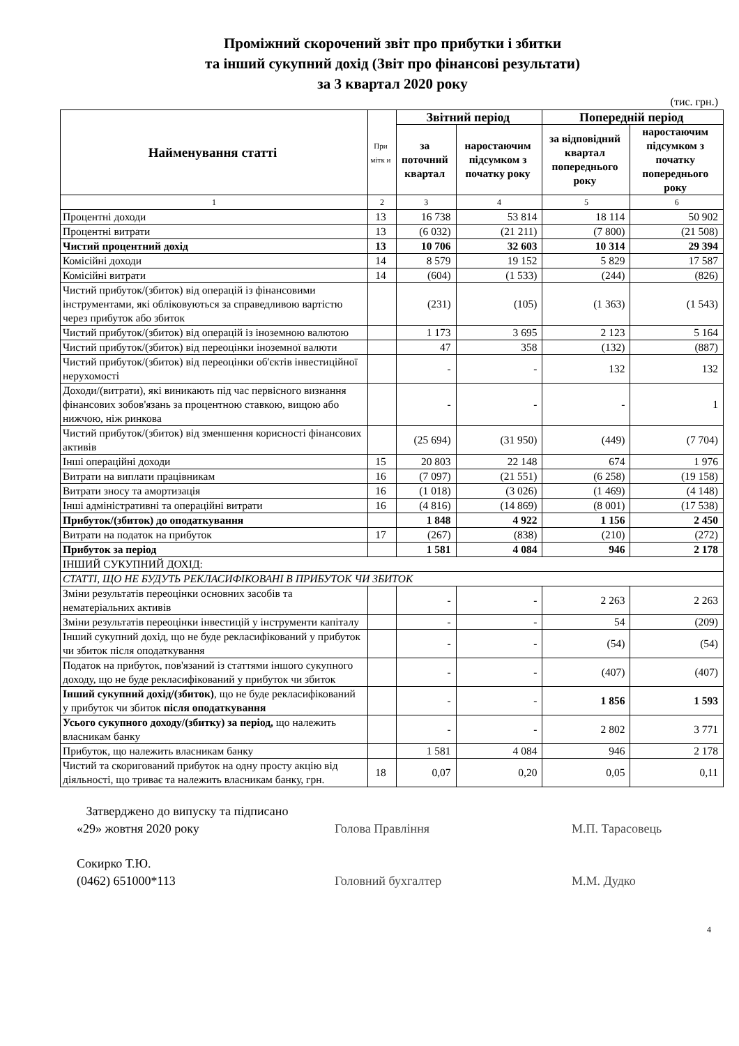Проміжний скорочений звіт про прибутки і збитки
та інший сукупний дохід (Звіт про фінансові результати)
за 3 квартал 2020 року
(тис. грн.)
| Найменування статті | При мітк и | Звітний період | | Попередній період | |
| --- | --- | --- | --- | --- | --- |
| | | за поточний квартал | наростаючим підсумком з початку року | за відповідний квартал попереднього року | наростаючим підсумком з початку попереднього року |
| 1 | 2 | 3 | 4 | 5 | 6 |
| Процентні доходи | 13 | 16 738 | 53 814 | 18 114 | 50 902 |
| Процентні витрати | 13 | (6 032) | (21 211) | (7 800) | (21 508) |
| Чистий процентний дохід | 13 | 10 706 | 32 603 | 10 314 | 29 394 |
| Комісійні доходи | 14 | 8 579 | 19 152 | 5 829 | 17 587 |
| Комісійні витрати | 14 | (604) | (1 533) | (244) | (826) |
| Чистий прибуток/(збиток) від операцій із фінансовими інструментами, які обліковуються за справедливою вартістю через прибуток або збиток | | (231) | (105) | (1 363) | (1 543) |
| Чистий прибуток/(збиток) від операцій із іноземною валютою | | 1 173 | 3 695 | 2 123 | 5 164 |
| Чистий прибуток/(збиток) від переоцінки іноземної валюти | | 47 | 358 | (132) | (887) |
| Чистий прибуток/(збиток) від переоцінки об'єктів інвестиційної нерухомості | | - | - | 132 | 132 |
| Доходи/(витрати), які виникають під час первісного визнання фінансових зобов'язань за процентною ставкою, вищою або нижчою, ніж ринкова | | - | - | - | 1 |
| Чистий прибуток/(збиток) від зменшення корисності фінансових активів | | (25 694) | (31 950) | (449) | (7 704) |
| Інші операційні доходи | 15 | 20 803 | 22 148 | 674 | 1 976 |
| Витрати на виплати працівникам | 16 | (7 097) | (21 551) | (6 258) | (19 158) |
| Витрати зносу та амортизація | 16 | (1 018) | (3 026) | (1 469) | (4 148) |
| Інші адміністративні та операційні витрати | 16 | (4 816) | (14 869) | (8 001) | (17 538) |
| Прибуток/(збиток) до оподаткування | | 1 848 | 4 922 | 1 156 | 2 450 |
| Витрати на податок на прибуток | 17 | (267) | (838) | (210) | (272) |
| Прибуток за період | | 1 581 | 4 084 | 946 | 2 178 |
| ІНШИЙ СУКУПНИЙ ДОХІД: | | | | | |
| СТАТТІ, ЩО НЕ БУДУТЬ РЕКЛАСИФІКОВАНІ В ПРИБУТОК ЧИ ЗБИТОК | | | | | |
| Зміни результатів переоцінки основних засобів та нематеріальних активів | | - | - | 2 263 | 2 263 |
| Зміни результатів переоцінки інвестицій у інструменти капіталу | | - | - | 54 | (209) |
| Інший сукупний дохід, що не буде рекласифікований у прибуток чи збиток після оподаткування | | - | - | (54) | (54) |
| Податок на прибуток, пов'язаний із статтями іншого сукупного доходу, що не буде рекласифікований у прибуток чи збиток | | - | - | (407) | (407) |
| Інший сукупний дохід/(збиток) , що не буде рекласифікований у прибуток чи збиток після оподаткування | | - | - | 1 856 | 1 593 |
| Усього сукупного доходу/(збитку) за період, що належить власникам банку | | - | - | 2 802 | 3 771 |
| Прибуток, що належить власникам банку | | 1 581 | 4 084 | 946 | 2 178 |
| Чистий та скоригований прибуток на одну просту акцію від діяльності, що триває та належить власникам банку, грн. | 18 | 0,07 | 0,20 | 0,05 | 0,11 |
Затверджено до випуску та підписано
«29» жовтня 2020 року
Сокирко Т.Ю.
(0462) 651000*113
Голова Правління
Головний бухгалтер
М.П. Тарасовець
М.М. Дудко
4